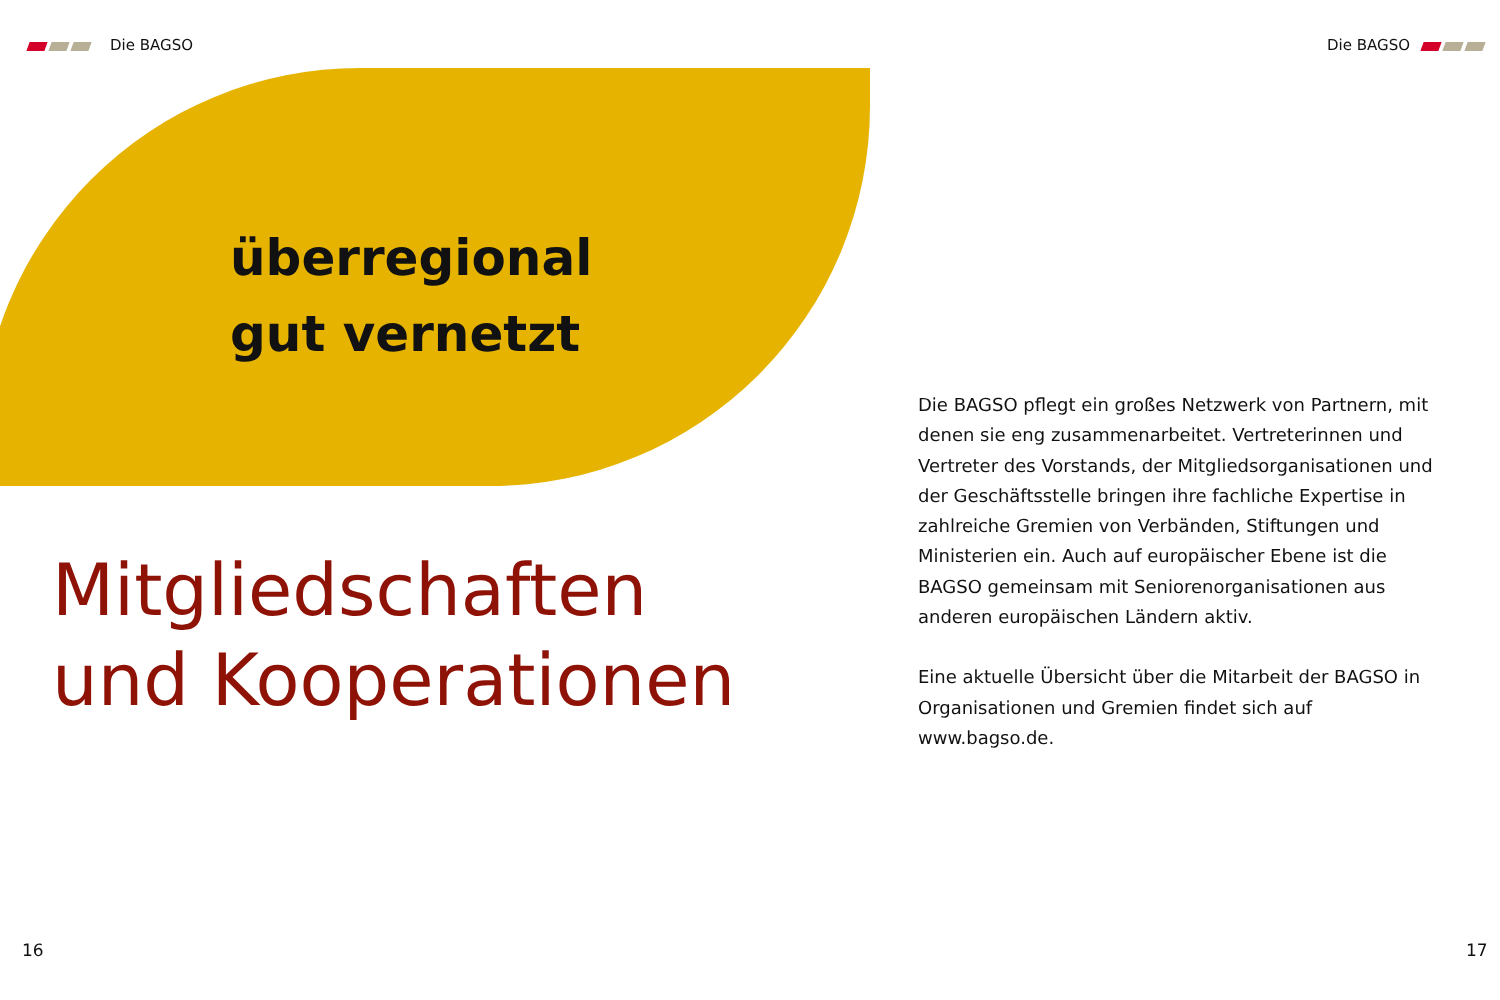Die BAGSO Die BAGSO
überregional
gut vernetzt
Mitgliedschaften
und Kooperationen
Die BAGSO pflegt ein großes Netzwerk von Partnern, mit denen sie eng zusammenarbeitet. Vertreterinnen und Vertreter des Vorstands, der Mitgliedsorganisationen und der Geschäftsstelle bringen ihre fachliche Exper­tise in zahlreiche Gremien von Verbänden, Stiftungen und Ministerien ein. Auch auf europäischer Ebene ist die BAGSO gemeinsam mit Seniorenorganisationen aus anderen europäischen Ländern aktiv.
Eine aktuelle Übersicht über die Mitarbeit der BAGSO in Organisationen und Gremien findet sich auf www.bagso.de.
16 17